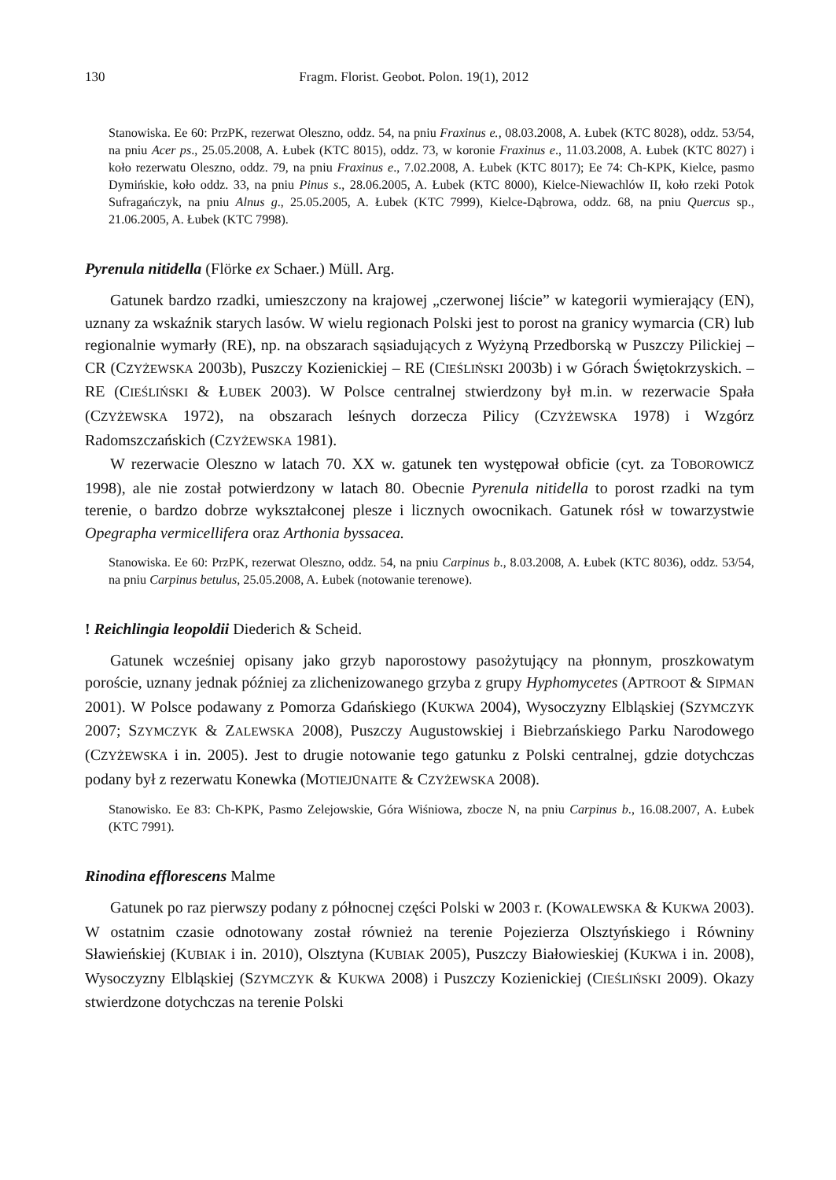130 Fragm. Florist. Geobot. Polon. 19(1), 2012
Stanowiska. Ee 60: PrzPK, rezerwat Oleszno, oddz. 54, na pniu Fraxinus e., 08.03.2008, A. Łubek (KTC 8028), oddz. 53/54, na pniu Acer ps., 25.05.2008, A. Łubek (KTC 8015), oddz. 73, w koronie Fraxinus e., 11.03.2008, A. Łubek (KTC 8027) i koło rezerwatu Oleszno, oddz. 79, na pniu Fraxinus e., 7.02.2008, A. Łubek (KTC 8017); Ee 74: Ch-KPK, Kielce, pasmo Dymińskie, koło oddz. 33, na pniu Pinus s., 28.06.2005, A. Łubek (KTC 8000), Kielce-Niewachlów II, koło rzeki Potok Sufragańczyk, na pniu Alnus g., 25.05.2005, A. Łubek (KTC 7999), Kielce-Dąbrowa, oddz. 68, na pniu Quercus sp., 21.06.2005, A. Łubek (KTC 7998).
Pyrenula nitidella (Flörke ex Schaer.) Müll. Arg.
Gatunek bardzo rzadki, umieszczony na krajowej „czerwonej liście” w kategorii wymierający (EN), uznany za wskaźnik starych lasów. W wielu regionach Polski jest to porost na granicy wymarcia (CR) lub regionalnie wymarły (RE), np. na obszarach sąsiadujących z Wyżyną Przedborską w Puszczy Pilickiej – CR (CZYŻEWSKA 2003b), Puszczy Kozienickiej – RE (CIEŚLIŃSKI 2003b) i w Górach Świętokrzyskich. – RE (CIEŚLIŃSKI & ŁUBEK 2003). W Polsce centralnej stwierdzony był m.in. w rezerwacie Spała (CZYŻEWSKA 1972), na obszarach leśnych dorzecza Pilicy (CZYŻEWSKA 1978) i Wzgórz Radomszczańskich (CZYŻEWSKA 1981).
W rezerwacie Oleszno w latach 70. XX w. gatunek ten występował obficie (cyt. za TOBOROWICZ 1998), ale nie został potwierdzony w latach 80. Obecnie Pyrenula nitidella to porost rzadki na tym terenie, o bardzo dobrze wykształconej plesze i licznych owocnikach. Gatunek rósł w towarzystwie Opegrapha vermicellifera oraz Arthonia byssacea.
Stanowiska. Ee 60: PrzPK, rezerwat Oleszno, oddz. 54, na pniu Carpinus b., 8.03.2008, A. Łubek (KTC 8036), oddz. 53/54, na pniu Carpinus betulus, 25.05.2008, A. Łubek (notowanie terenowe).
! Reichlingia leopoldii Diederich & Scheid.
Gatunek wcześniej opisany jako grzyb naporostowy pasożytujący na płonnym, proszkowatym poroście, uznany jednak później za zlichenizowanego grzyba z grupy Hyphomycetes (APTROOT & SIPMAN 2001). W Polsce podawany z Pomorza Gdańskiego (KUKWA 2004), Wysoczyzny Elbląskiej (SZYMCZYK 2007; SZYMCZYK & ZALEWSKA 2008), Puszczy Augustowskiej i Biebrzańskiego Parku Narodowego (CZYŻEWSKA i in. 2005). Jest to drugie notowanie tego gatunku z Polski centralnej, gdzie dotychczas podany był z rezerwatu Konewka (MOTIEJŪNAITE & CZYŻEWSKA 2008).
Stanowisko. Ee 83: Ch-KPK, Pasmo Zelejowskie, Góra Wiśniowa, zbocze N, na pniu Carpinus b., 16.08.2007, A. Łubek (KTC 7991).
Rinodina efflorescens Malme
Gatunek po raz pierwszy podany z północnej części Polski w 2003 r. (KOWALEWSKA & KUKWA 2003). W ostatnim czasie odnotowany został również na terenie Pojezierza Olsztyńskiego i Równiny Sławieńskiej (KUBIAK i in. 2010), Olsztyna (KUBIAK 2005), Puszczy Białowieskiej (KUKWA i in. 2008), Wysoczyzny Elbląskiej (SZYMCZYK & KUKWA 2008) i Puszczy Kozienickiej (CIEŚLIŃSKI 2009). Okazy stwierdzone dotychczas na terenie Polski